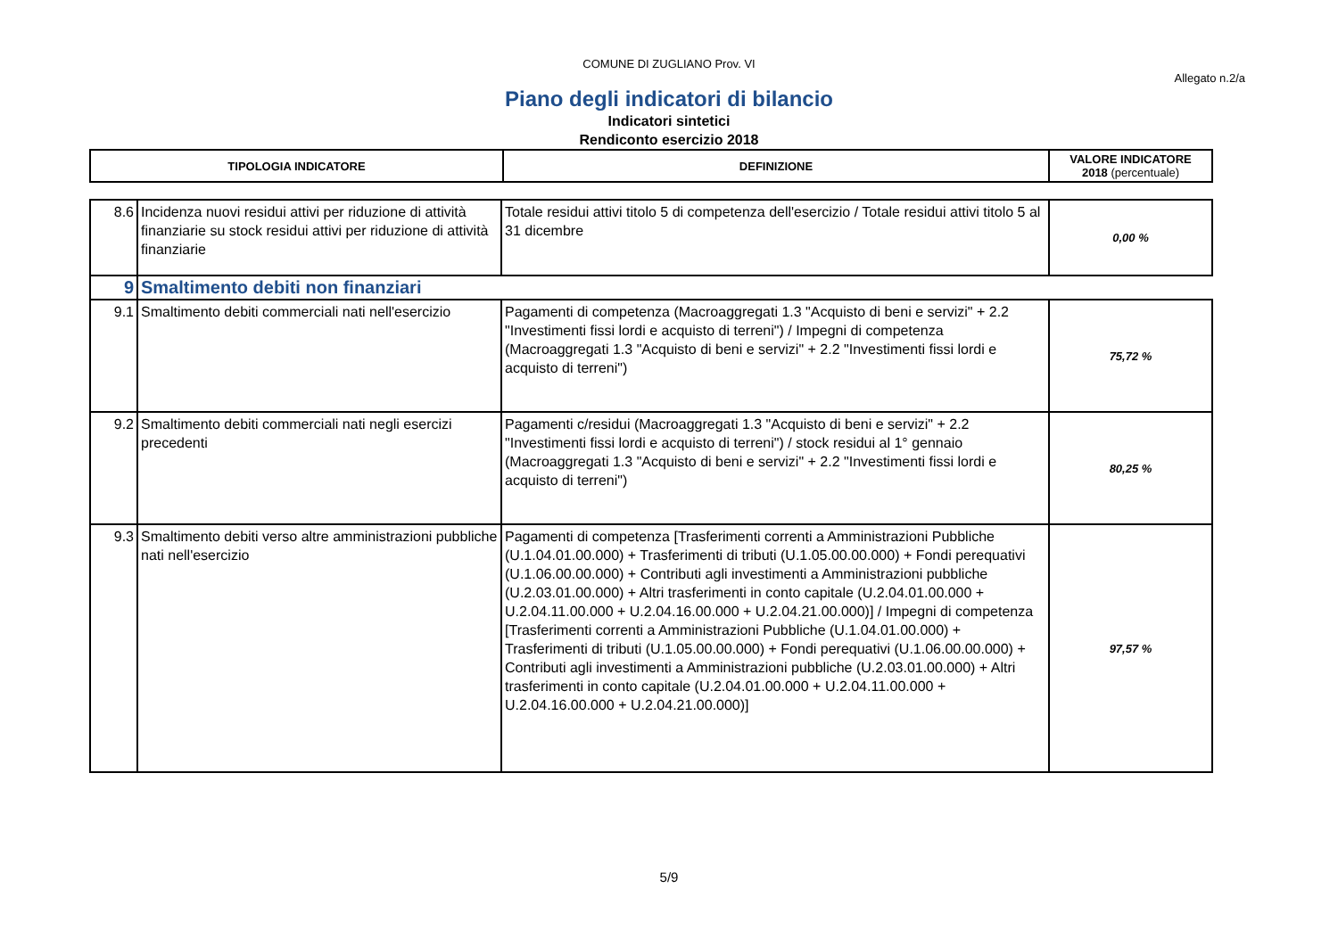COMUNE DI ZUGLIANO Prov. VI
Allegato n.2/a
Piano degli indicatori di bilancio
Indicatori sintetici
Rendiconto esercizio 2018
| TIPOLOGIA INDICATORE | DEFINIZIONE | VALORE INDICATORE 2018 (percentuale) |
| --- | --- | --- |
| 8.6 | Incidenza nuovi residui attivi per riduzione di attività finanziarie su stock residui attivi per riduzione di attività finanziarie | Totale residui attivi titolo 5 di competenza dell'esercizio / Totale residui attivi titolo 5 al 31 dicembre | 0,00 % |
| 9 | Smaltimento debiti non finanziari | | |
| 9.1 | Smaltimento debiti commerciali nati nell'esercizio | Pagamenti di competenza (Macroaggregati 1.3 "Acquisto di beni e servizi" + 2.2 "Investimenti fissi lordi e acquisto di terreni") / Impegni di competenza (Macroaggregati 1.3 "Acquisto di beni e servizi" + 2.2 "Investimenti fissi lordi e acquisto di terreni") | 75,72 % |
| 9.2 | Smaltimento debiti commerciali nati negli esercizi precedenti | Pagamenti c/residui (Macroaggregati 1.3 "Acquisto di beni e servizi" + 2.2 "Investimenti fissi lordi e acquisto di terreni") / stock residui al 1° gennaio (Macroaggregati 1.3 "Acquisto di beni e servizi" + 2.2 "Investimenti fissi lordi e acquisto di terreni") | 80,25 % |
| 9.3 | Smaltimento debiti verso altre amministrazioni pubbliche nati nell'esercizio | Pagamenti di competenza [Trasferimenti correnti a Amministrazioni Pubbliche (U.1.04.01.00.000) + Trasferimenti di tributi (U.1.05.00.00.000) + Fondi perequativi (U.1.06.00.00.000) + Contributi agli investimenti a Amministrazioni pubbliche (U.2.03.01.00.000) + Altri trasferimenti in conto capitale (U.2.04.01.00.000 + U.2.04.11.00.000 + U.2.04.16.00.000 + U.2.04.21.00.000)] / Impegni di competenza [Trasferimenti correnti a Amministrazioni Pubbliche (U.1.04.01.00.000) + Trasferimenti di tributi (U.1.05.00.00.000) + Fondi perequativi (U.1.06.00.00.000) + Contributi agli investimenti a Amministrazioni pubbliche (U.2.03.01.00.000) + Altri trasferimenti in conto capitale (U.2.04.01.00.000 + U.2.04.11.00.000 + U.2.04.16.00.000 + U.2.04.21.00.000)] | 97,57 % |
5/9